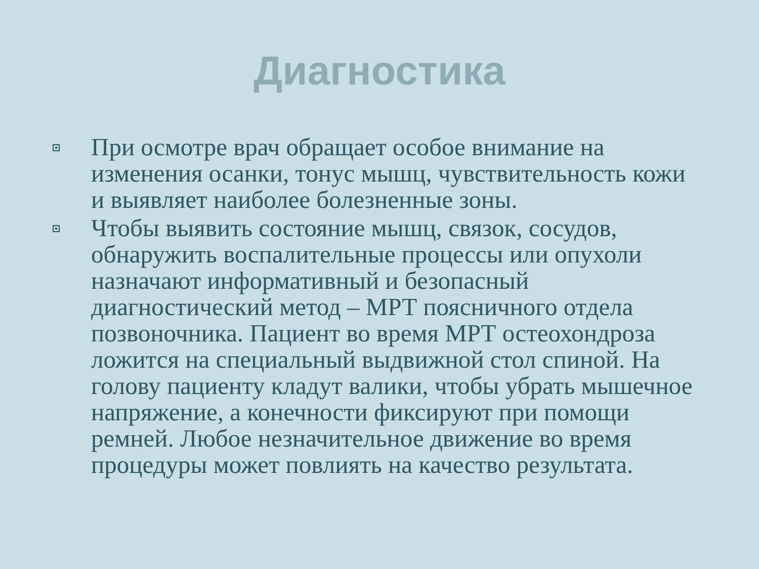Диагностика
При осмотре врач обращает особое внимание на изменения осанки, тонус мышц, чувствительность кожи и выявляет наиболее болезненные зоны.
Чтобы выявить состояние мышц, связок, сосудов, обнаружить воспалительные процессы или опухоли назначают информативный и безопасный диагностический метод – МРТ поясничного отдела позвоночника. Пациент во время МРТ остеохондроза ложится на специальный выдвижной стол спиной. На голову пациенту кладут валики, чтобы убрать мышечное напряжение, а конечности фиксируют при помощи ремней. Любое незначительное движение во время процедуры может повлиять на качество результата.